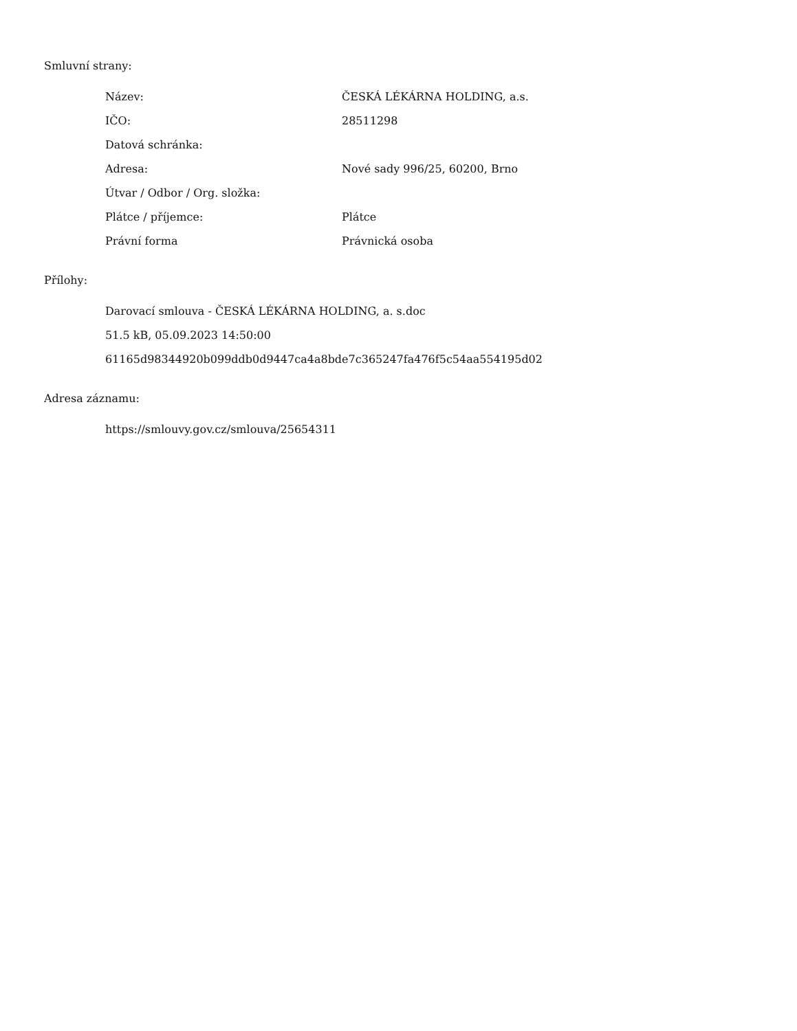Smluvní strany:
| Název: | ČESKÁ LÉKÁRNA HOLDING, a.s. |
| IČO: | 28511298 |
| Datová schránka: | |
| Adresa: | Nové sady 996/25, 60200, Brno |
| Útvar / Odbor / Org. složka: | |
| Plátce / příjemce: | Plátce |
| Právní forma | Právnická osoba |
Přílohy:
Darovací smlouva - ČESKÁ LÉKÁRNA HOLDING, a. s.doc
51.5 kB, 05.09.2023 14:50:00
61165d98344920b099ddb0d9447ca4a8bde7c365247fa476f5c54aa554195d02
Adresa záznamu:
https://smlouvy.gov.cz/smlouva/25654311